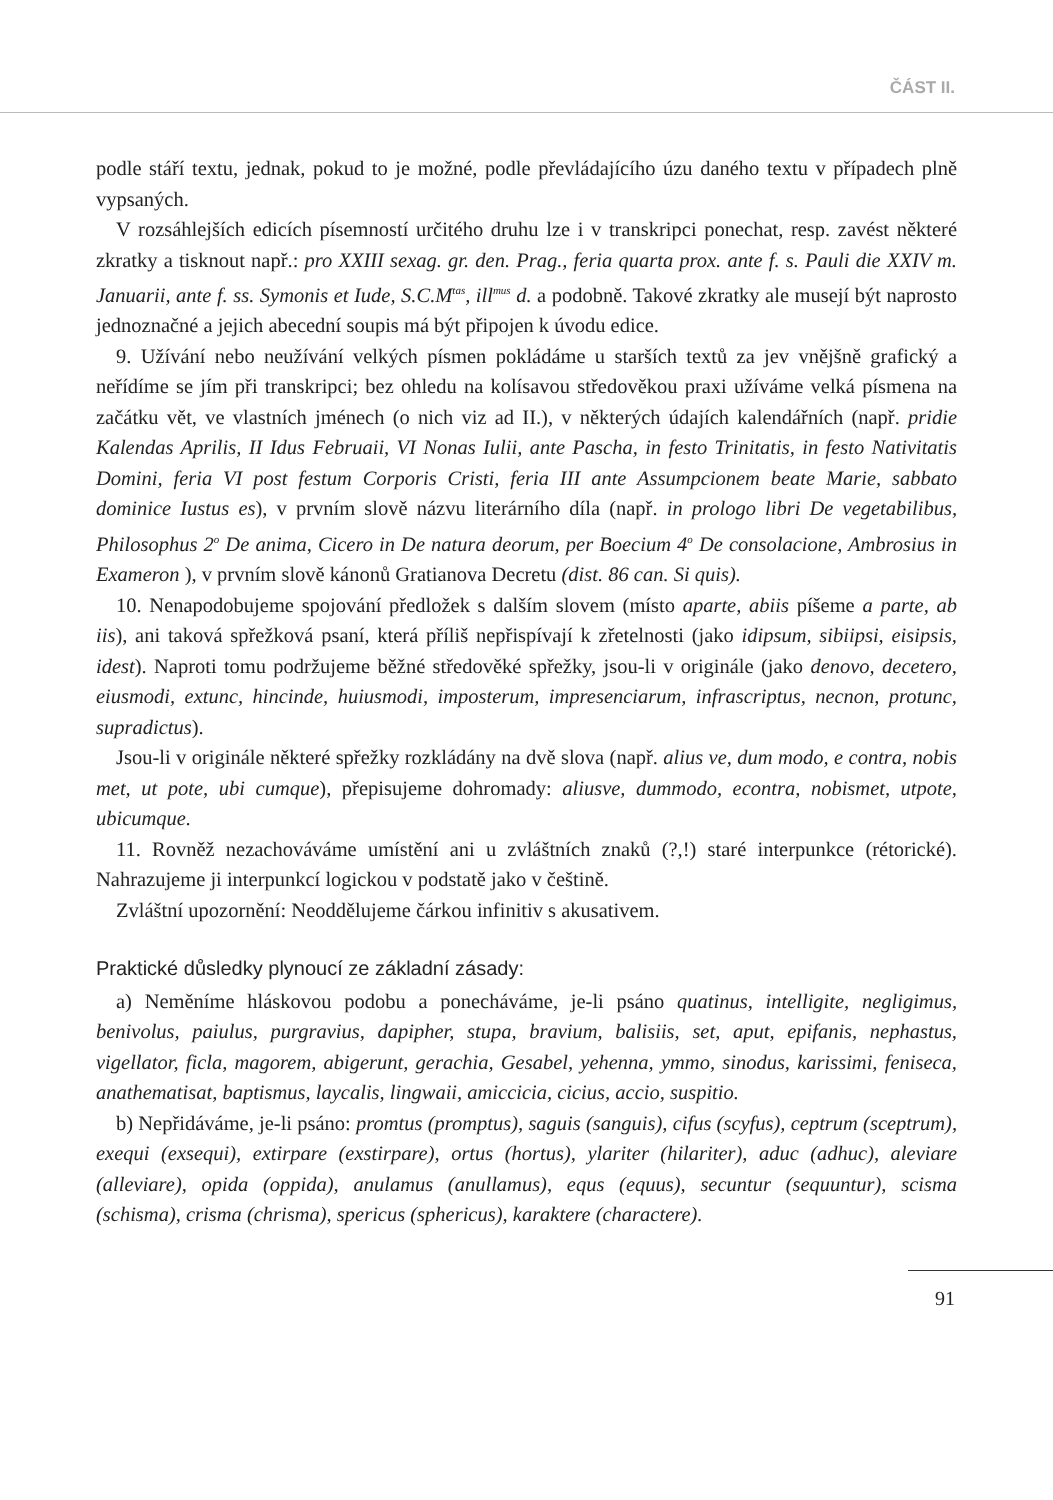ČÁST II.
podle stáří textu, jednak, pokud to je možné, podle převládajícího úzu daného textu v případech plně vypsaných.
V rozsáhlejších edicích písemností určitého druhu lze i v transkripci ponechat, resp. zavést některé zkratky a tisknout např.: pro XXIII sexag. gr. den. Prag., feria quarta prox. ante f. s. Pauli die XXIV m. Januarii, ante f. ss. Symonis et Iude, S.C.M<sup>tas</sup>, ill<sup>mus</sup> d. a podobně. Takové zkratky ale musejí být naprosto jednoznačné a jejich abecední soupis má být připojen k úvodu edice.
9. Užívání nebo neužívání velkých písmen pokládáme u starších textů za jev vnějšně grafický a neřídíme se jím při transkripci; bez ohledu na kolísavou středověkou praxi užíváme velká písmena na začátku vět, ve vlastních jménech (o nich viz ad II.), v některých údajích kalendářních (např. pridie Kalendas Aprilis, II Idus Februaii, VI Nonas Iulii, ante Pascha, in festo Trinitatis, in festo Nativitatis Domini, feria VI post festum Corporis Cristi, feria III ante Assumpcionem beate Marie, sabbato dominice Iustus es), v prvním slově názvu literárního díla (např. in prologo libri De vegetabilibus, Philosophus 2<sup>o</sup> De anima, Cicero in De natura deorum, per Boecium 4<sup>o</sup> De consolacione, Ambrosius in Exameron ), v prvním slově kánonů Gratianova Decretu (dist. 86 can. Si quis).
10. Nenapodobujeme spojování předložek s dalším slovem (místo aparte, abiis píšeme a parte, ab iis), ani taková spřežková psaní, která příliš nepřispívají k zřetelnosti (jako idipsum, sibiipsi, eisipsis, idest). Naproti tomu podržujeme běžné středověké spřežky, jsou-li v originále (jako denovo, decetero, eiusmodi, extunc, hincinde, huiusmodi, imposterum, impresenciarum, infrascriptus, necnon, protunc, supradictus).
Jsou-li v originále některé spřežky rozkládány na dvě slova (např. alius ve, dum modo, e contra, nobis met, ut pote, ubi cumque), přepisujeme dohromady: aliusve, dummodo, econtra, nobismet, utpote, ubicumque.
11. Rovněž nezachováváme umístění ani u zvláštních znaků (?,!) staré interpunkce (rétorické). Nahrazujeme ji interpunkcí logickou v podstatě jako v češtině.
Zvláštní upozornění: Neoddělujeme čárkou infinitiv s akusativem.
Praktické důsledky plynoucí ze základní zásady:
a) Neměníme hláskovou podobu a ponecháváme, je-li psáno quatinus, intelligite, negligimus, benivolus, paiulus, purgravius, dapipher, stupa, bravium, balisiis, set, aput, epifanis, nephastus, vigellator, ficla, magorem, abigerunt, gerachia, Gesabel, yehenna, ymmo, sinodus, karissimi, feniseca, anathematisat, baptismus, laycalis, lingwaii, amiccicia, cicius, accio, suspitio.
b) Nepřidáváme, je-li psáno: promtus (promptus), saguis (sanguis), cifus (scyfus), ceptrum (sceptrum), exequi (exsequi), extirpare (exstirpare), ortus (hortus), ylariter (hilariter), aduc (adhuc), aleviare (alleviare), opida (oppida), anulamus (anullamus), equs (equus), secuntur (sequuntur), scisma (schisma), crisma (chrisma), spericus (sphericus), karaktere (charactere).
91